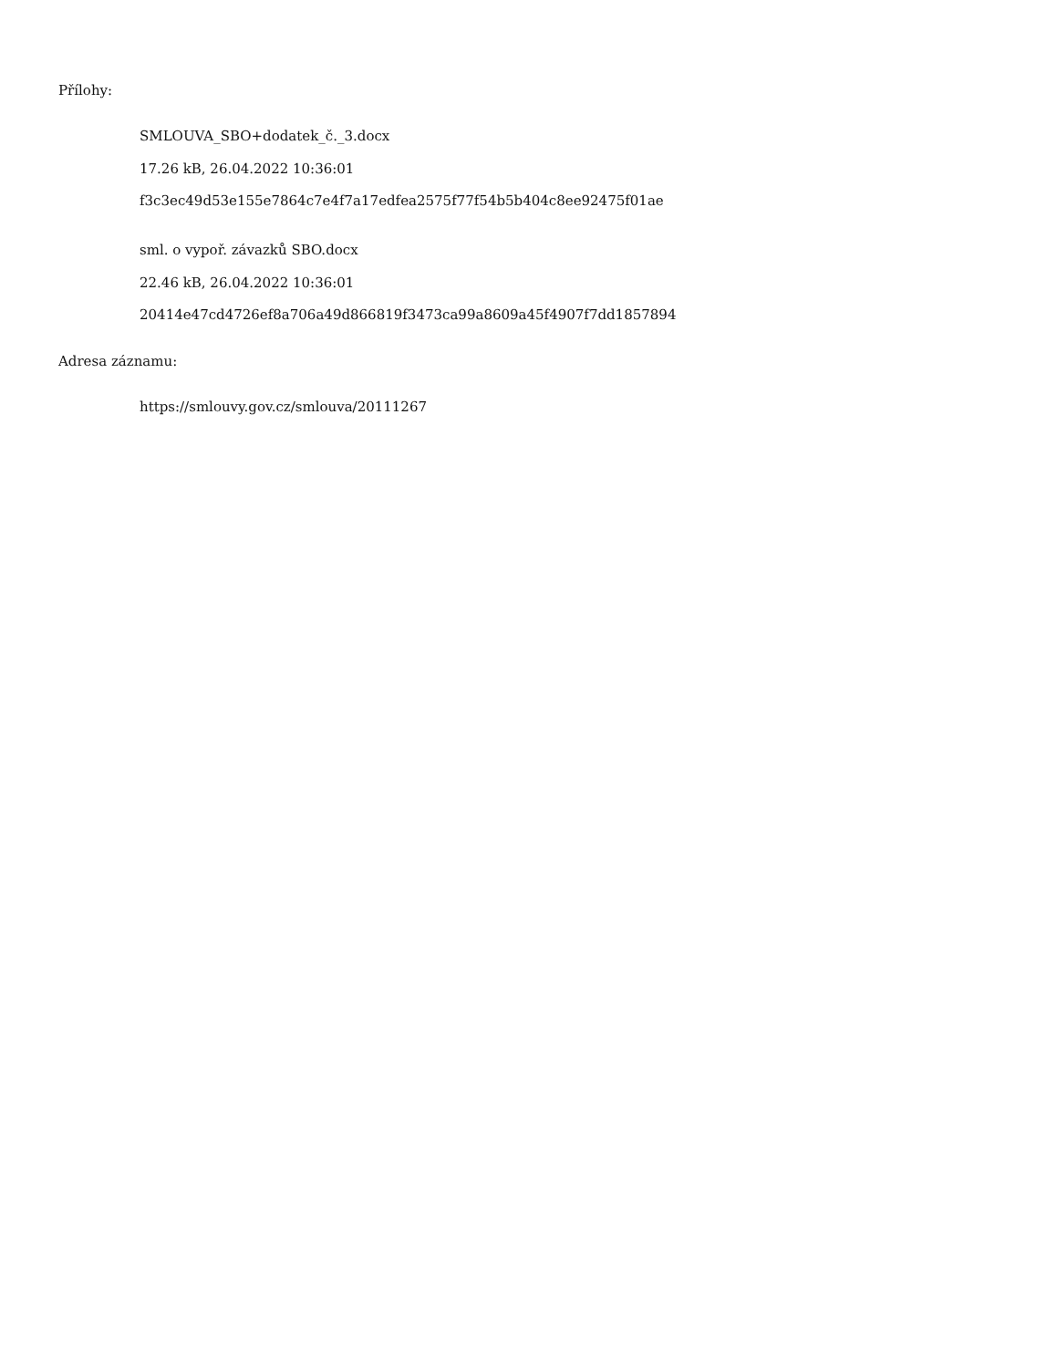Přílohy:
SMLOUVA_SBO+dodatek_č._3.docx
17.26 kB, 26.04.2022 10:36:01
f3c3ec49d53e155e7864c7e4f7a17edfea2575f77f54b5b404c8ee92475f01ae
sml. o vypoř. závazků SBO.docx
22.46 kB, 26.04.2022 10:36:01
20414e47cd4726ef8a706a49d866819f3473ca99a8609a45f4907f7dd1857894
Adresa záznamu:
https://smlouvy.gov.cz/smlouva/20111267